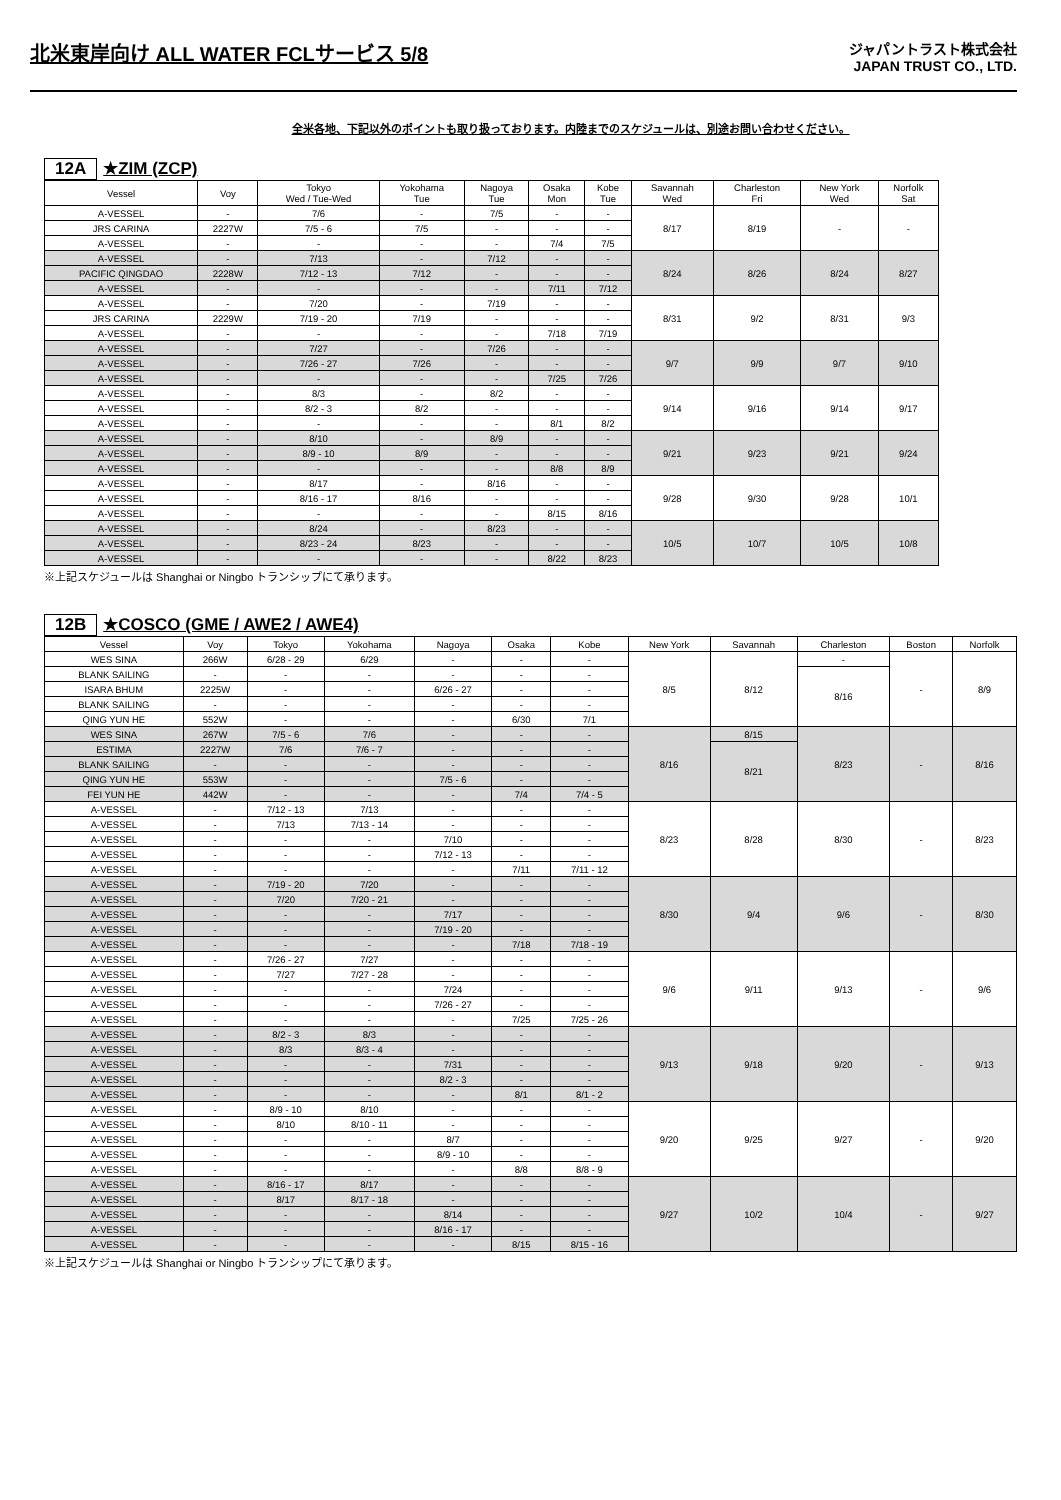北米東岸向け ALL WATER FCLサービス 5/8
ジャパントラスト株式会社
JAPAN TRUST CO., LTD.
全米各地、下記以外のポイントも取り扱っております。内陸までのスケジュールは、別途お問い合わせください。
12A ★ZIM (ZCP)
| Vessel | Voy | Tokyo Wed / Tue-Wed | Yokohama Tue | Nagoya Tue | Osaka Mon | Kobe Tue | Savannah Wed | Charleston Fri | New York Wed | Norfolk Sat |
| --- | --- | --- | --- | --- | --- | --- | --- | --- | --- | --- |
| A-VESSEL | - | 7/6 | - | 7/5 | - | - | 8/17 | 8/19 | - | - |
| JRS CARINA | 2227W | 7/5 - 6 | 7/5 | - | - | - | | | | |
| A-VESSEL | - | - | - | - | 7/4 | 7/5 | | | | |
| A-VESSEL | - | 7/13 | - | 7/12 | - | - | 8/24 | 8/26 | 8/24 | 8/27 |
| PACIFIC QINGDAO | 2228W | 7/12 - 13 | 7/12 | - | - | - | | | | |
| A-VESSEL | - | - | - | - | 7/11 | 7/12 | | | | |
| A-VESSEL | - | 7/20 | - | 7/19 | - | - | 8/31 | 9/2 | 8/31 | 9/3 |
| JRS CARINA | 2229W | 7/19 - 20 | 7/19 | - | - | - | | | | |
| A-VESSEL | - | - | - | - | 7/18 | 7/19 | | | | |
| A-VESSEL | - | 7/27 | - | 7/26 | - | - | 9/7 | 9/9 | 9/7 | 9/10 |
| A-VESSEL | - | 7/26 - 27 | 7/26 | - | - | - | | | | |
| A-VESSEL | - | - | - | - | 7/25 | 7/26 | | | | |
| A-VESSEL | - | 8/3 | - | 8/2 | - | - | 9/14 | 9/16 | 9/14 | 9/17 |
| A-VESSEL | - | 8/2 - 3 | 8/2 | - | - | - | | | | |
| A-VESSEL | - | - | - | - | 8/1 | 8/2 | | | | |
| A-VESSEL | - | 8/10 | - | 8/9 | - | - | 9/21 | 9/23 | 9/21 | 9/24 |
| A-VESSEL | - | 8/9 - 10 | 8/9 | - | - | - | | | | |
| A-VESSEL | - | - | - | - | 8/8 | 8/9 | | | | |
| A-VESSEL | - | 8/17 | - | 8/16 | - | - | 9/28 | 9/30 | 9/28 | 10/1 |
| A-VESSEL | - | 8/16 - 17 | 8/16 | - | - | - | | | | |
| A-VESSEL | - | - | - | - | 8/15 | 8/16 | | | | |
| A-VESSEL | - | 8/24 | - | 8/23 | - | - | 10/5 | 10/7 | 10/5 | 10/8 |
| A-VESSEL | - | 8/23 - 24 | 8/23 | - | - | - | | | | |
| A-VESSEL | - | - | - | - | 8/22 | 8/23 | | | | |
※上記スケジュールは Shanghai or Ningbo トランシップにて承ります。
12B ★COSCO (GME / AWE2 / AWE4)
| Vessel | Voy | Tokyo | Yokohama | Nagoya | Osaka | Kobe | New York | Savannah | Charleston | Boston | Norfolk |
| --- | --- | --- | --- | --- | --- | --- | --- | --- | --- | --- | --- |
| WES SINA | 266W | 6/28 - 29 | 6/29 | - | - | - | 8/5 | 8/12 | - | - | 8/9 |
| BLANK SAILING | - | - | - | - | - | - | | | 8/16 | | |
| ISARA BHUM | 2225W | - | - | 6/26 - 27 | - | - | | | | | |
| BLANK SAILING | - | - | - | - | - | - | | | | | |
| QING YUN HE | 552W | - | - | - | 6/30 | 7/1 | | | | | |
| WES SINA | 267W | 7/5 - 6 | 7/6 | - | - | - | 8/16 | 8/15 | 8/23 | - | 8/16 |
| ESTIMA | 2227W | 7/6 | 7/6 - 7 | - | - | - | | 8/21 | | | |
| BLANK SAILING | - | - | - | - | - | - | | | | | |
| QING YUN HE | 553W | - | - | 7/5 - 6 | - | - | | | | | |
| FEI YUN HE | 442W | - | - | - | 7/4 | 7/4 - 5 | | | | | |
| A-VESSEL | - | 7/12 - 13 | 7/13 | - | - | - | 8/23 | 8/28 | 8/30 | - | 8/23 |
| A-VESSEL | - | 7/13 | 7/13 - 14 | - | - | - | | | | | |
| A-VESSEL | - | - | - | 7/10 | - | - | | | | | |
| A-VESSEL | - | - | - | 7/12 - 13 | - | - | | | | | |
| A-VESSEL | - | - | - | - | 7/11 | 7/11 - 12 | | | | | |
| A-VESSEL | - | 7/19 - 20 | 7/20 | - | - | - | 8/30 | 9/4 | 9/6 | - | 8/30 |
| A-VESSEL | - | 7/20 | 7/20 - 21 | - | - | - | | | | | |
| A-VESSEL | - | - | - | 7/17 | - | - | | | | | |
| A-VESSEL | - | - | - | 7/19 - 20 | - | - | | | | | |
| A-VESSEL | - | - | - | - | 7/18 | 7/18 - 19 | | | | | |
| A-VESSEL | - | 7/26 - 27 | 7/27 | - | - | - | 9/6 | 9/11 | 9/13 | - | 9/6 |
| A-VESSEL | - | 7/27 | 7/27 - 28 | - | - | - | | | | | |
| A-VESSEL | - | - | - | 7/24 | - | - | | | | | |
| A-VESSEL | - | - | - | 7/26 - 27 | - | - | | | | | |
| A-VESSEL | - | - | - | - | 7/25 | 7/25 - 26 | | | | | |
| A-VESSEL | - | 8/2 - 3 | 8/3 | - | - | - | 9/13 | 9/18 | 9/20 | - | 9/13 |
| A-VESSEL | - | 8/3 | 8/3 - 4 | - | - | - | | | | | |
| A-VESSEL | - | - | - | 7/31 | - | - | | | | | |
| A-VESSEL | - | - | - | 8/2 - 3 | - | - | | | | | |
| A-VESSEL | - | - | - | - | 8/1 | 8/1 - 2 | | | | | |
| A-VESSEL | - | 8/9 - 10 | 8/10 | - | - | - | 9/20 | 9/25 | 9/27 | - | 9/20 |
| A-VESSEL | - | 8/10 | 8/10 - 11 | - | - | - | | | | | |
| A-VESSEL | - | - | - | 8/7 | - | - | | | | | |
| A-VESSEL | - | - | - | 8/9 - 10 | - | - | | | | | |
| A-VESSEL | - | - | - | - | 8/8 | 8/8 - 9 | | | | | |
| A-VESSEL | - | 8/16 - 17 | 8/17 | - | - | - | 9/27 | 10/2 | 10/4 | - | 9/27 |
| A-VESSEL | - | 8/17 | 8/17 - 18 | - | - | - | | | | | |
| A-VESSEL | - | - | - | 8/14 | - | - | | | | | |
| A-VESSEL | - | - | - | 8/16 - 17 | - | - | | | | | |
| A-VESSEL | - | - | - | - | 8/15 | 8/15 - 16 | | | | | |
※上記スケジュールは Shanghai or Ningbo トランシップにて承ります。